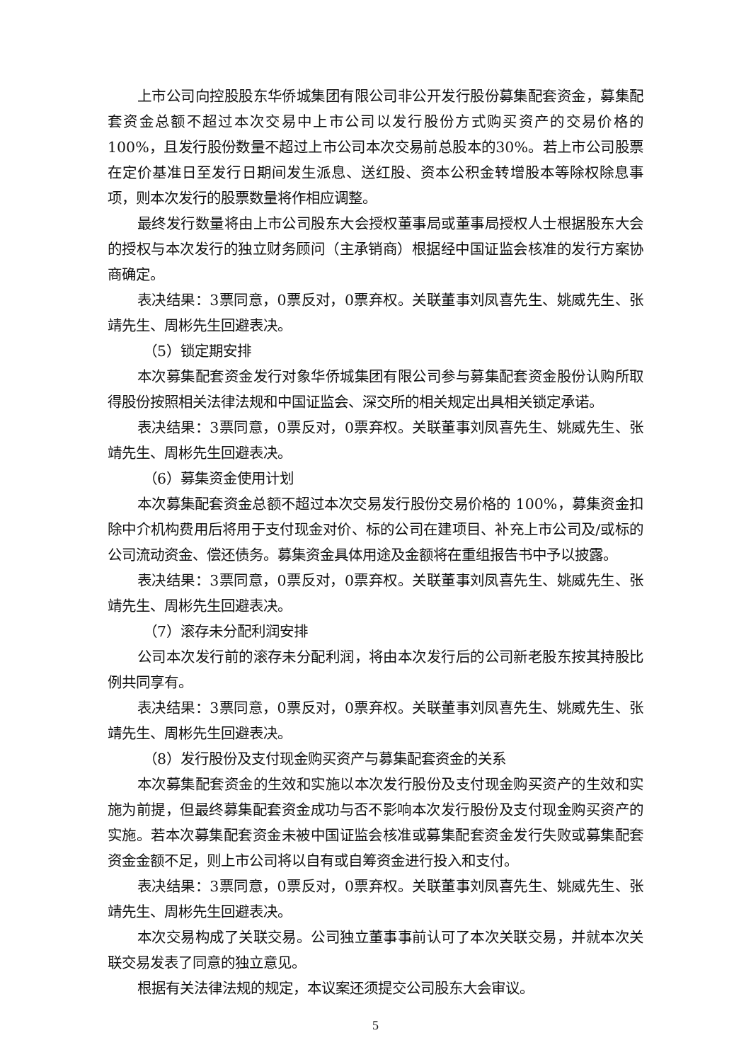上市公司向控股股东华侨城集团有限公司非公开发行股份募集配套资金，募集配套资金总额不超过本次交易中上市公司以发行股份方式购买资产的交易价格的100%，且发行股份数量不超过上市公司本次交易前总股本的30%。若上市公司股票在定价基准日至发行日期间发生派息、送红股、资本公积金转增股本等除权除息事项，则本次发行的股票数量将作相应调整。
最终发行数量将由上市公司股东大会授权董事局或董事局授权人士根据股东大会的授权与本次发行的独立财务顾问（主承销商）根据经中国证监会核准的发行方案协商确定。
表决结果：3票同意，0票反对，0票弃权。关联董事刘凤喜先生、姚威先生、张靖先生、周彬先生回避表决。
（5）锁定期安排
本次募集配套资金发行对象华侨城集团有限公司参与募集配套资金股份认购所取得股份按照相关法律法规和中国证监会、深交所的相关规定出具相关锁定承诺。
表决结果：3票同意，0票反对，0票弃权。关联董事刘凤喜先生、姚威先生、张靖先生、周彬先生回避表决。
（6）募集资金使用计划
本次募集配套资金总额不超过本次交易发行股份交易价格的 100%，募集资金扣除中介机构费用后将用于支付现金对价、标的公司在建项目、补充上市公司及/或标的公司流动资金、偿还债务。募集资金具体用途及金额将在重组报告书中予以披露。
表决结果：3票同意，0票反对，0票弃权。关联董事刘凤喜先生、姚威先生、张靖先生、周彬先生回避表决。
（7）滚存未分配利润安排
公司本次发行前的滚存未分配利润，将由本次发行后的公司新老股东按其持股比例共同享有。
表决结果：3票同意，0票反对，0票弃权。关联董事刘凤喜先生、姚威先生、张靖先生、周彬先生回避表决。
（8）发行股份及支付现金购买资产与募集配套资金的关系
本次募集配套资金的生效和实施以本次发行股份及支付现金购买资产的生效和实施为前提，但最终募集配套资金成功与否不影响本次发行股份及支付现金购买资产的实施。若本次募集配套资金未被中国证监会核准或募集配套资金发行失败或募集配套资金金额不足，则上市公司将以自有或自筹资金进行投入和支付。
表决结果：3票同意，0票反对，0票弃权。关联董事刘凤喜先生、姚威先生、张靖先生、周彬先生回避表决。
本次交易构成了关联交易。公司独立董事事前认可了本次关联交易，并就本次关联交易发表了同意的独立意见。
根据有关法律法规的规定，本议案还须提交公司股东大会审议。
5